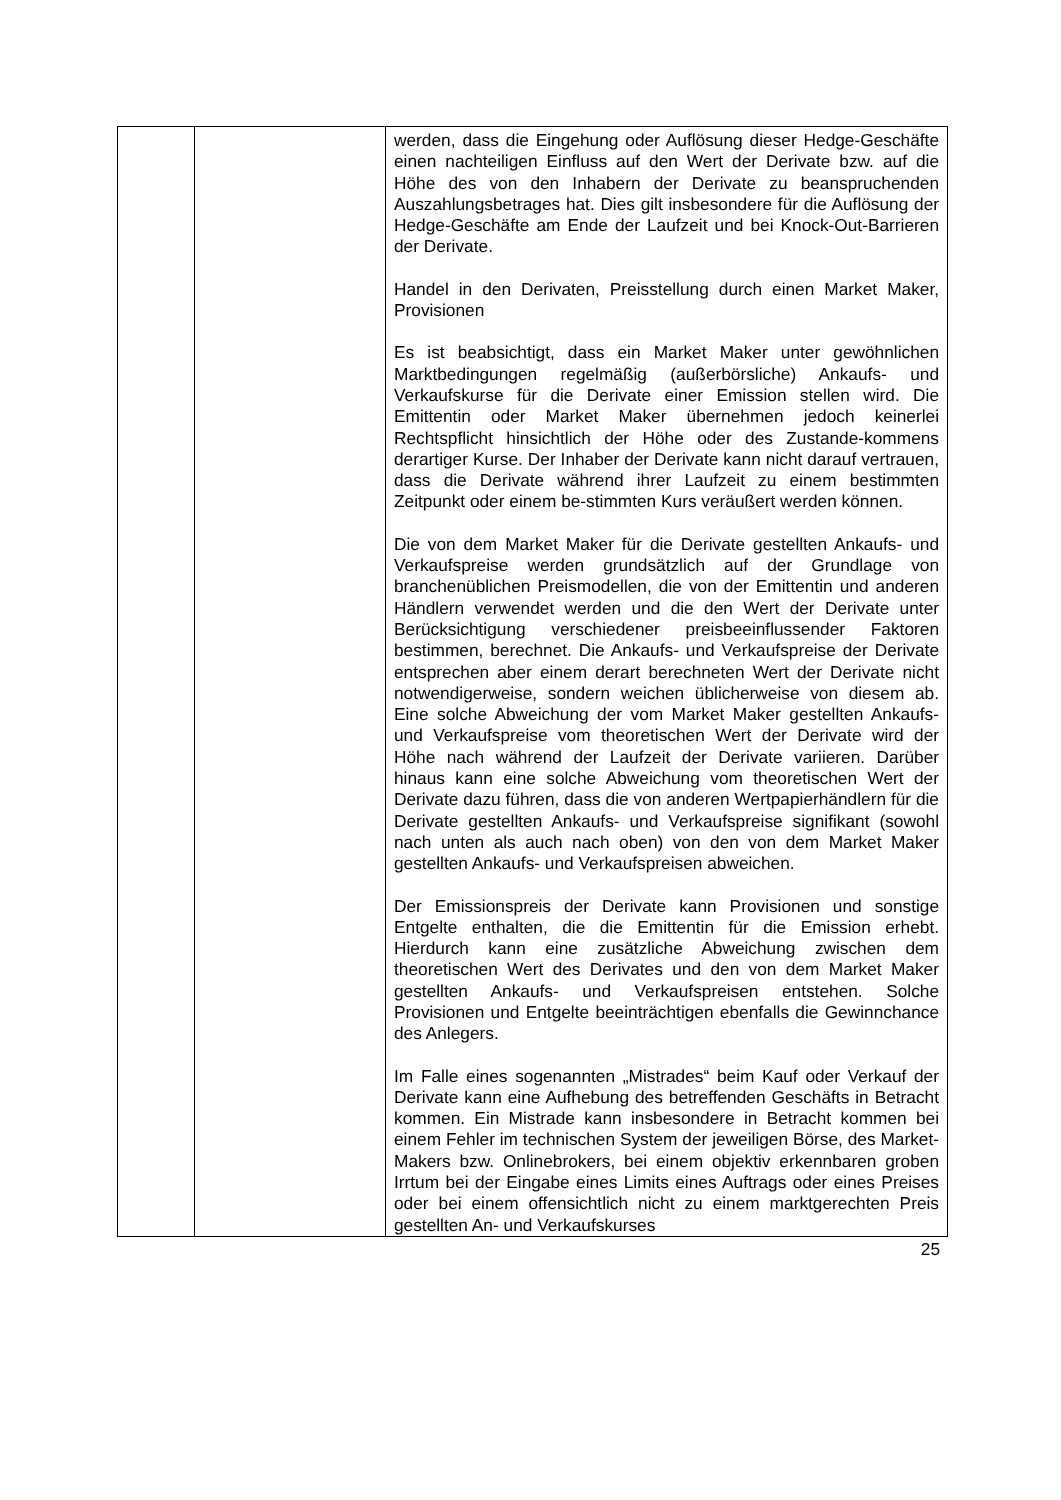| | | werden, dass die Eingehung oder Auflösung dieser Hedge-Geschäfte einen nachteiligen Einfluss auf den Wert der Derivate bzw. auf die Höhe des von den Inhabern der Derivate zu beanspruchenden Auszahlungsbetrages hat. Dies gilt insbesondere für die Auflösung der Hedge-Geschäfte am Ende der Laufzeit und bei Knock-Out-Barrieren der Derivate. Handel in den Derivaten, Preisstellung durch einen Market Maker, Provisionen Es ist beabsichtigt, dass ein Market Maker unter gewöhnlichen Marktbedingungen regelmäßig (außerbörsliche) Ankaufs- und Verkaufskurse für die Derivate einer Emission stellen wird. Die Emittentin oder Market Maker übernehmen jedoch keinerlei Rechtspflicht hinsichtlich der Höhe oder des Zustande-kommens derartiger Kurse. Der Inhaber der Derivate kann nicht darauf vertrauen, dass die Derivate während ihrer Laufzeit zu einem bestimmten Zeitpunkt oder einem be-stimmten Kurs veräußert werden können. Die von dem Market Maker für die Derivate gestellten Ankaufs- und Verkaufspreise werden grundsätzlich auf der Grundlage von branchenüblichen Preismodellen, die von der Emittentin und anderen Händlern verwendet werden und die den Wert der Derivate unter Berücksichtigung verschiedener preisbeeinflussender Faktoren bestimmen, berechnet. Die Ankaufs- und Verkaufspreise der Derivate entsprechen aber einem derart berechneten Wert der Derivate nicht notwendigerweise, sondern weichen üblicherweise von diesem ab. Eine solche Abweichung der vom Market Maker gestellten Ankaufs- und Verkaufspreise vom theoretischen Wert der Derivate wird der Höhe nach während der Laufzeit der Derivate variieren. Darüber hinaus kann eine solche Abweichung vom theoretischen Wert der Derivate dazu führen, dass die von anderen Wertpapierhändlern für die Derivate gestellten Ankaufs- und Verkaufspreise signifikant (sowohl nach unten als auch nach oben) von den von dem Market Maker gestellten Ankaufs- und Verkaufspreisen abweichen. Der Emissionspreis der Derivate kann Provisionen und sonstige Entgelte enthalten, die die Emittentin für die Emission erhebt. Hierdurch kann eine zusätzliche Abweichung zwischen dem theoretischen Wert des Derivates und den von dem Market Maker gestellten Ankaufs- und Verkaufspreisen entstehen. Solche Provisionen und Entgelte beeinträchtigen ebenfalls die Gewinnchance des Anlegers. Im Falle eines sogenannten „Mistrades“ beim Kauf oder Verkauf der Derivate kann eine Aufhebung des betreffenden Geschäfts in Betracht kommen. Ein Mistrade kann insbesondere in Betracht kommen bei einem Fehler im technischen System der jeweiligen Börse, des Market-Makers bzw. Onlinebrokers, bei einem objektiv erkennbaren groben Irrtum bei der Eingabe eines Limits eines Auftrags oder eines Preises oder bei einem offensichtlich nicht zu einem marktgerechten Preis gestellten An- und Verkaufskurses |
25